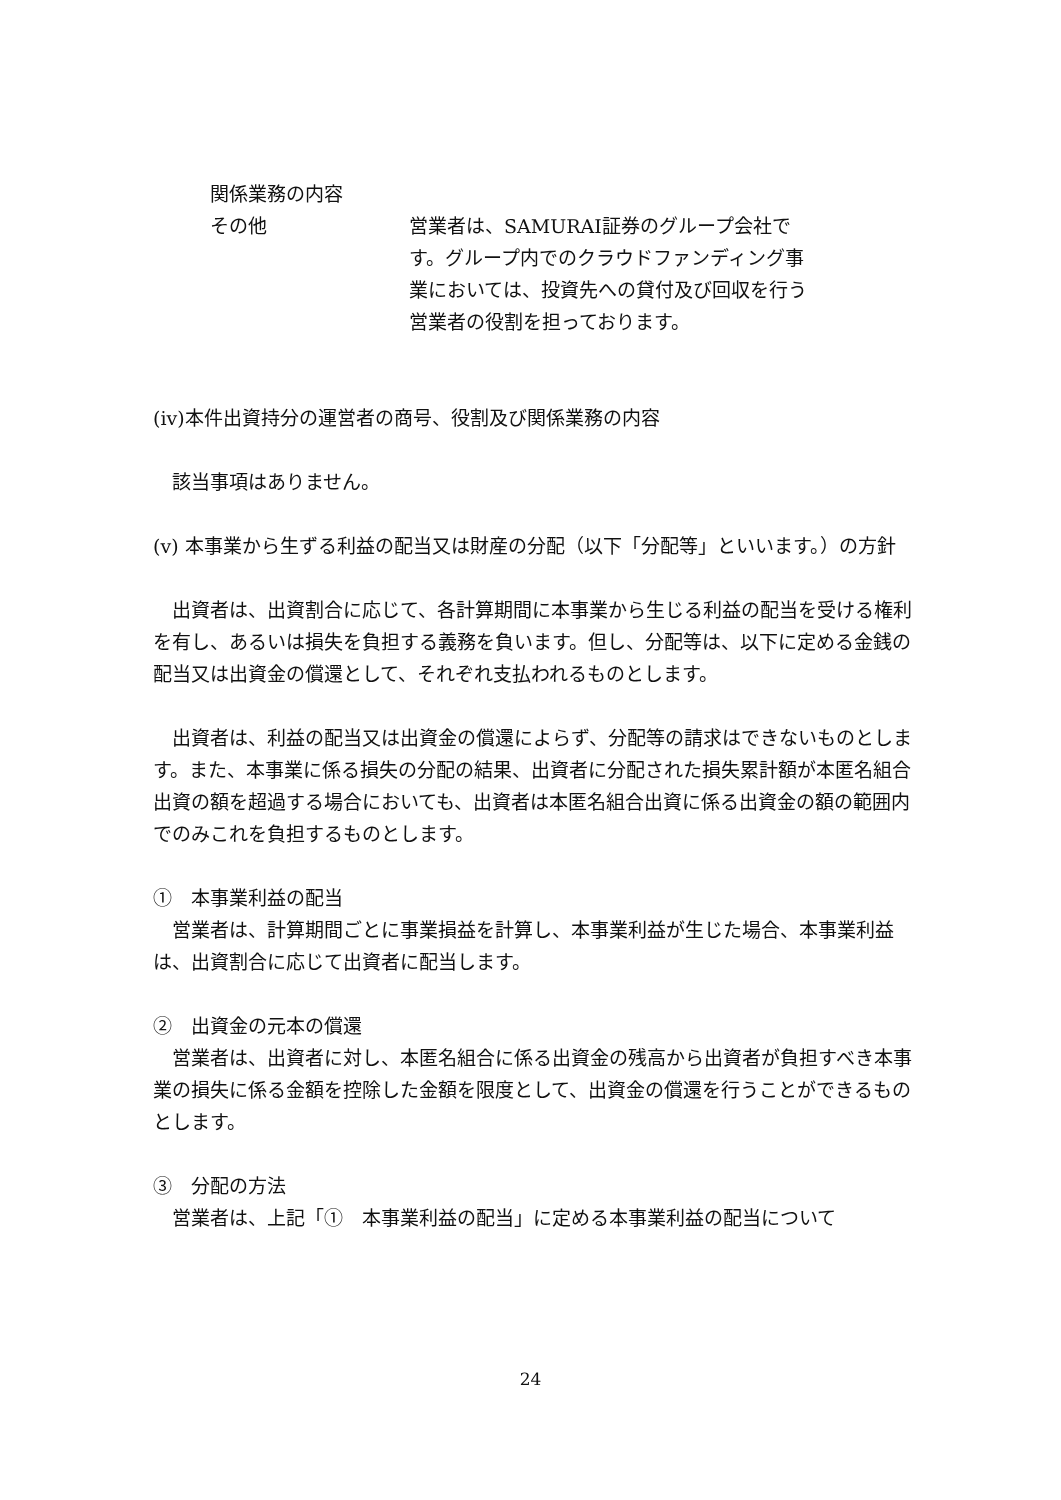関係業務の内容
その他 営業者は、SAMURAI証券のグループ会社です。グループ内でのクラウドファンディング事業においては、投資先への貸付及び回収を行う営業者の役割を担っております。
(iv)本件出資持分の運営者の商号、役割及び関係業務の内容
該当事項はありません。
(v) 本事業から生ずる利益の配当又は財産の分配（以下「分配等」といいます。）の方針
出資者は、出資割合に応じて、各計算期間に本事業から生じる利益の配当を受ける権利を有し、あるいは損失を負担する義務を負います。但し、分配等は、以下に定める金銭の配当又は出資金の償還として、それぞれ支払われるものとします。
出資者は、利益の配当又は出資金の償還によらず、分配等の請求はできないものとします。また、本事業に係る損失の分配の結果、出資者に分配された損失累計額が本匿名組合出資の額を超過する場合においても、出資者は本匿名組合出資に係る出資金の額の範囲内でのみこれを負担するものとします。
①　本事業利益の配当
営業者は、計算期間ごとに事業損益を計算し、本事業利益が生じた場合、本事業利益は、出資割合に応じて出資者に配当します。
②　出資金の元本の償還
営業者は、出資者に対し、本匿名組合に係る出資金の残高から出資者が負担すべき本事業の損失に係る金額を控除した金額を限度として、出資金の償還を行うことができるものとします。
③　分配の方法
営業者は、上記「①　本事業利益の配当」に定める本事業利益の配当について
24